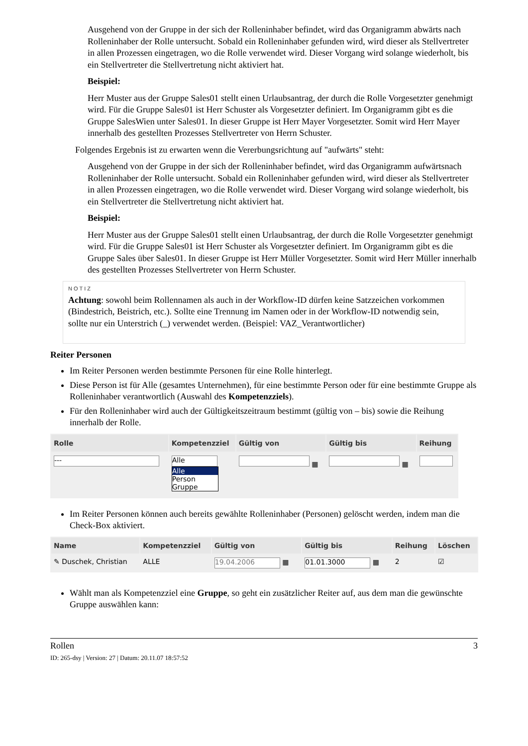Ausgehend von der Gruppe in der sich der Rolleninhaber befindet, wird das Organigramm abwärts nach Rolleninhaber der Rolle untersucht. Sobald ein Rolleninhaber gefunden wird, wird dieser als Stellvertreter in allen Prozessen eingetragen, wo die Rolle verwendet wird. Dieser Vorgang wird solange wiederholt, bis ein Stellvertreter die Stellvertretung nicht aktiviert hat.
Beispiel:
Herr Muster aus der Gruppe Sales01 stellt einen Urlaubsantrag, der durch die Rolle Vorgesetzter genehmigt wird. Für die Gruppe Sales01 ist Herr Schuster als Vorgesetzter definiert. Im Organigramm gibt es die Gruppe SalesWien unter Sales01. In dieser Gruppe ist Herr Mayer Vorgesetzter. Somit wird Herr Mayer innerhalb des gestellten Prozesses Stellvertreter von Herrn Schuster.
Folgendes Ergebnis ist zu erwarten wenn die Vererbungsrichtung auf "aufwärts" steht:
Ausgehend von der Gruppe in der sich der Rolleninhaber befindet, wird das Organigramm aufwärtsnach Rolleninhaber der Rolle untersucht. Sobald ein Rolleninhaber gefunden wird, wird dieser als Stellvertreter in allen Prozessen eingetragen, wo die Rolle verwendet wird. Dieser Vorgang wird solange wiederholt, bis ein Stellvertreter die Stellvertretung nicht aktiviert hat.
Beispiel:
Herr Muster aus der Gruppe Sales01 stellt einen Urlaubsantrag, der durch die Rolle Vorgesetzter genehmigt wird. Für die Gruppe Sales01 ist Herr Schuster als Vorgesetzter definiert. Im Organigramm gibt es die Gruppe Sales über Sales01. In dieser Gruppe ist Herr Müller Vorgesetzter. Somit wird Herr Müller innerhalb des gestellten Prozesses Stellvertreter von Herrn Schuster.
NOTIZ
Achtung: sowohl beim Rollennamen als auch in der Workflow-ID dürfen keine Satzzeichen vorkommen (Bindestrich, Beistrich, etc.). Sollte eine Trennung im Namen oder in der Workflow-ID notwendig sein, sollte nur ein Unterstrich (_) verwendet werden. (Beispiel: VAZ_Verantwortlicher)
Reiter Personen
Im Reiter Personen werden bestimmte Personen für eine Rolle hinterlegt.
Diese Person ist für Alle (gesamtes Unternehmen), für eine bestimmte Person oder für eine bestimmte Gruppe als Rolleninhaber verantwortlich (Auswahl des Kompetenzziels).
Für den Rolleninhaber wird auch der Gültigkeitszeitraum bestimmt (gültig von – bis) sowie die Reihung innerhalb der Rolle.
| Rolle | Kompetenzziel | Gültig von | Gültig bis | Reihung |
| --- | --- | --- | --- | --- |
| --- | Alle Alle Person Gruppe | ▦ | ▦ | |
Im Reiter Personen können auch bereits gewählte Rolleninhaber (Personen) gelöscht werden, indem man die Check-Box aktiviert.
| Name | Kompetenzziel | Gültig von | Gültig bis | Reihung | Löschen |
| --- | --- | --- | --- | --- | --- |
| ✎ Duschek, Christian | ALLE | 19.04.2006 ▦ | 01.01.3000 ▦ | 2 | ☑ |
Wählt man als Kompetenzziel eine Gruppe, so geht ein zusätzlicher Reiter auf, aus dem man die gewünschte Gruppe auswählen kann:
Rollen 3
ID: 265-dsy | Version: 27 | Datum: 20.11.07 18:57:52